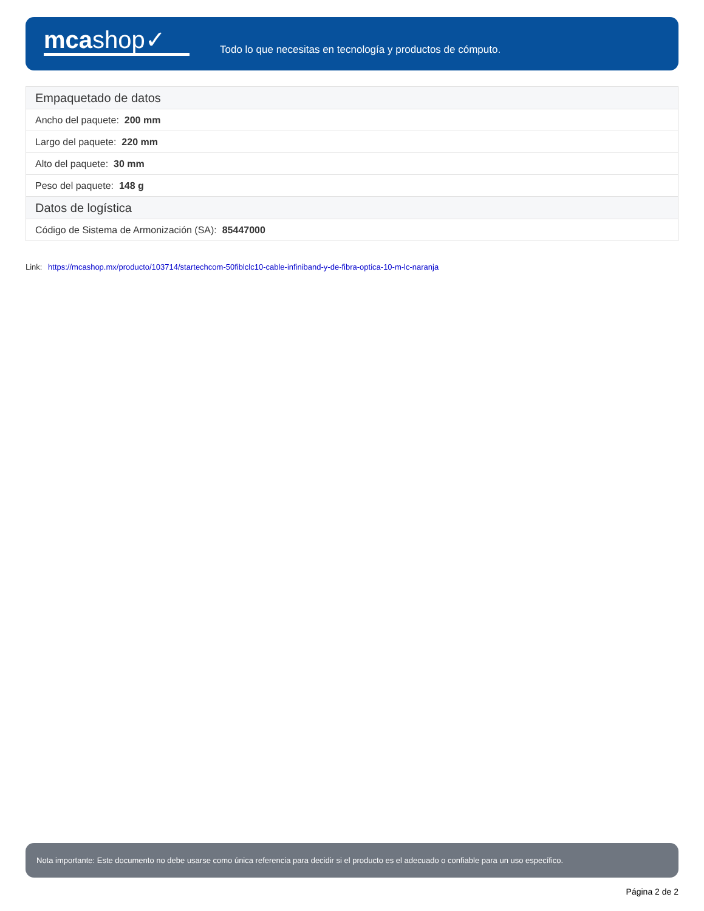mcashop✓
Todo lo que necesitas en tecnología y productos de cómputo.
| Empaquetado de datos |
| --- |
| Ancho del paquete: 200 mm |
| Largo del paquete: 220 mm |
| Alto del paquete: 30 mm |
| Peso del paquete: 148 g |
| Datos de logística |
| Código de Sistema de Armonización (SA): 85447000 |
Link: https://mcashop.mx/producto/103714/startechcom-50fiblclc10-cable-infiniband-y-de-fibra-optica-10-m-lc-naranja
Nota importante: Este documento no debe usarse como única referencia para decidir si el producto es el adecuado o confiable para un uso específico.
Página 2 de 2